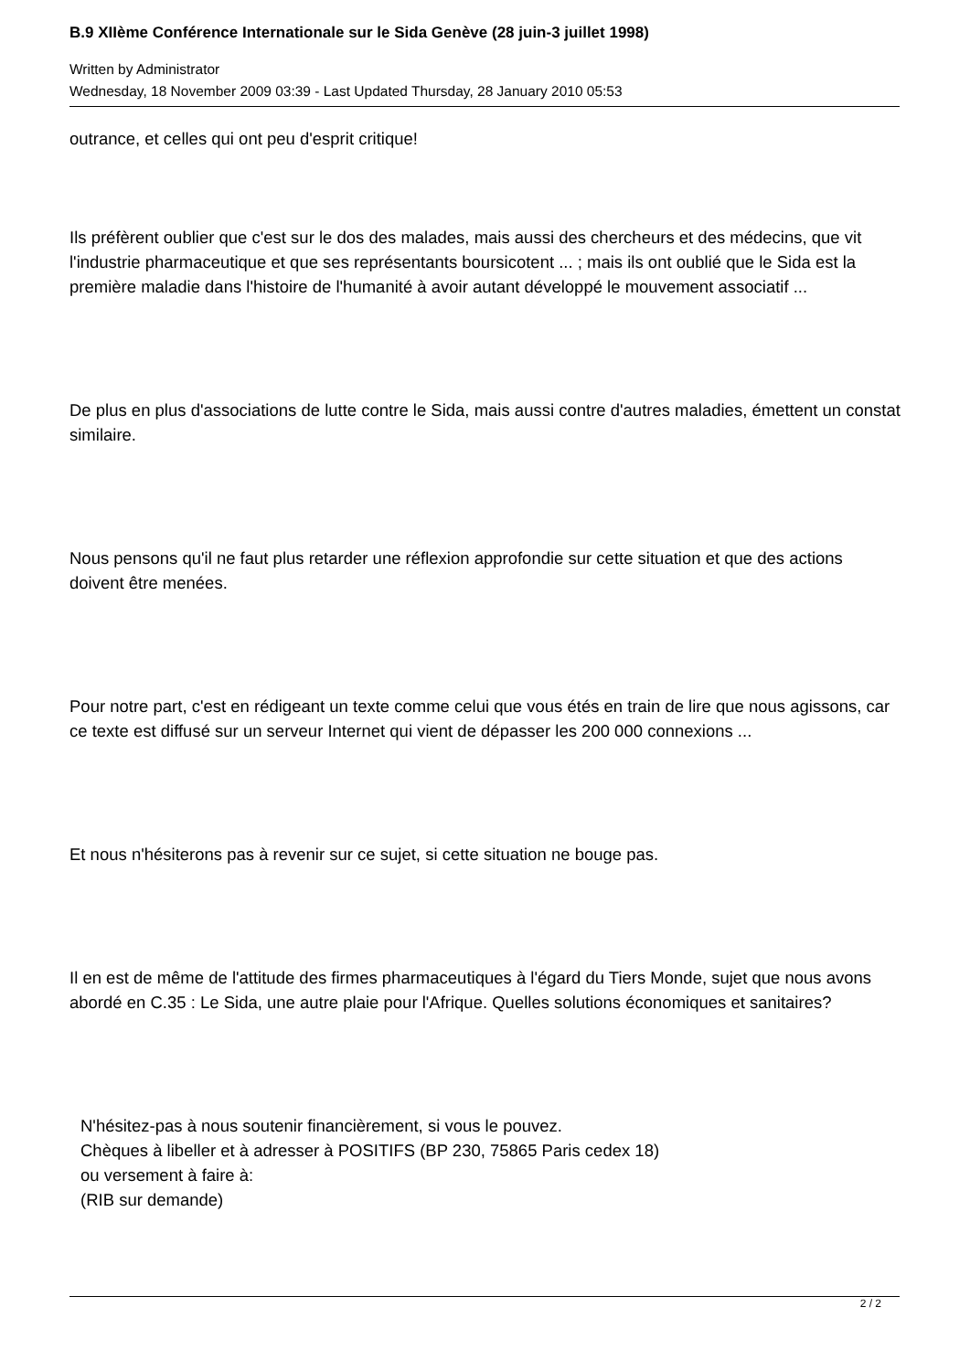B.9 XIIème Conférence Internationale sur le Sida Genève (28 juin-3 juillet 1998)
Written by Administrator
Wednesday, 18 November 2009 03:39 - Last Updated Thursday, 28 January 2010 05:53
outrance, et celles qui ont peu d'esprit critique!
Ils préfèrent oublier que c'est sur le dos des malades, mais aussi des chercheurs et des médecins, que vit l'industrie pharmaceutique et que ses représentants boursicotent ... ; mais ils ont oublié que le Sida est la première maladie dans l'histoire de l'humanité à avoir autant développé le mouvement associatif ...
De plus en plus d'associations de lutte contre le Sida, mais aussi contre d'autres maladies, émettent un constat similaire.
Nous pensons qu'il ne faut plus retarder une réflexion approfondie sur cette situation et que des actions doivent être menées.
Pour notre part, c'est en rédigeant un texte comme celui que vous étés en train de lire que nous agissons, car ce texte est diffusé sur un serveur Internet qui vient de dépasser les 200 000 connexions ...
Et nous n'hésiterons pas à revenir sur ce sujet, si cette situation ne bouge pas.
Il en est de même de l'attitude des firmes pharmaceutiques à l'égard du Tiers Monde, sujet que nous avons abordé en C.35 : Le Sida, une autre plaie pour l'Afrique. Quelles solutions économiques et sanitaires?
N'hésitez-pas à nous soutenir financièrement, si vous le pouvez.
Chèques à libeller et à adresser à POSITIFS (BP 230, 75865 Paris cedex 18)
ou versement à faire à:
(RIB sur demande)
2 / 2